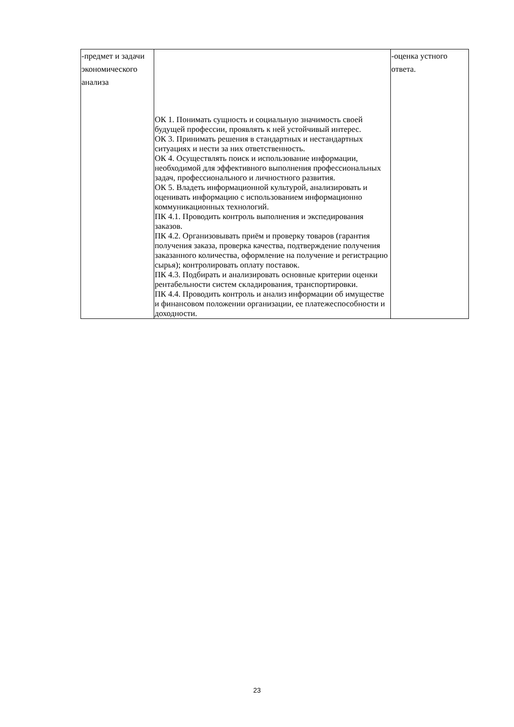| -предмет и задачи экономического анализа | ОК 1. Понимать сущность и социальную значимость своей будущей профессии, проявлять к ней устойчивый интерес. ОК 3. Принимать решения в стандартных и нестандартных ситуациях и нести за них ответственность. ОК 4. Осуществлять поиск и использование информации, необходимой для эффективного выполнения профессиональных задач, профессионального и личностного развития. ОК 5. Владеть информационной культурой, анализировать и оценивать информацию с использованием информационно коммуникационных технологий. ПК 4.1. Проводить контроль выполнения и экспедирования заказов. ПК 4.2. Организовывать приём и проверку товаров (гарантия получения заказа, проверка качества, подтверждение получения заказанного количества, оформление на получение и регистрацию сырья); контролировать оплату поставок. ПК 4.3. Подбирать и анализировать основные критерии оценки рентабельности систем складирования, транспортировки. ПК 4.4. Проводить контроль и анализ информации об имуществе и финансовом положении организации, ее платежеспособности и доходности. | -оценка устного ответа. |
23